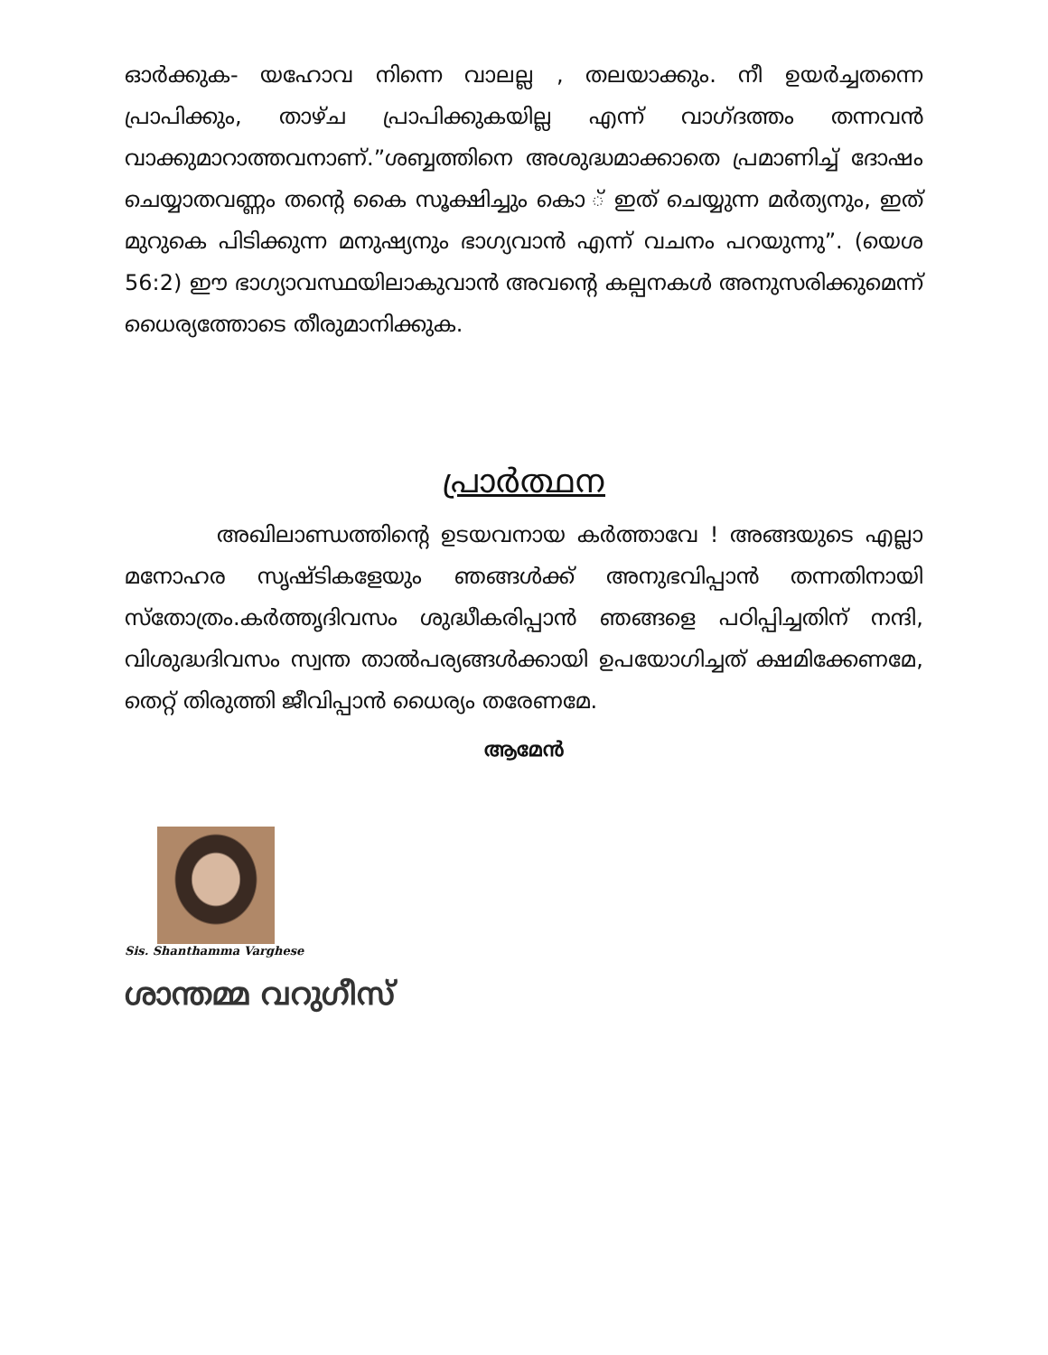ഓർക്കുക- യഹോവ നിന്നെ വാലല്ല , തലയാക്കും. നീ ഉയർച്ചതന്നെ പ്രാപിക്കും, താഴ്ച പ്രാപിക്കുകയില്ല എന്ന് വാഗ്ദത്തം തന്നവൻ വാക്കുമാറാത്തവനാണ്.”ശബ്ബത്തിനെ അശുദ്ധമാക്കാതെ പ്രമാണിച്ച് ദോഷം ചെയ്യാതവണ്ണം തന്റെ കൈ സൂക്ഷിച്ചും കൊ ് ഇത് ചെയ്യുന്ന മർത്യനും, ഇത് മുറുകെ പിടിക്കുന്ന മനുഷ്യനും ഭാഗ്യവാൻ എന്ന് വചനം പറയുന്നു”. (യെശ 56:2) ഈ ഭാഗ്യാവസ്ഥയിലാകുവാൻ അവന്റെ കല്പനകൾ അനുസരിക്കുമെന്ന് ധൈര്യത്തോടെ തീരുമാനിക്കുക.
പ്രാർത്ഥന
അഖിലാണ്ഡത്തിന്റെ ഉടയവനായ കർത്താവേ ! അങ്ങയുടെ എല്ലാ മനോഹര സൃഷ്ടികളേയും ഞങ്ങൾക്ക് അനുഭവിപ്പാൻ തന്നതിനായി സ്തോത്രം.കർത്തൃദിവസം ശുദ്ധീകരിപ്പാൻ ഞങ്ങളെ പഠിപ്പിച്ചതിന് നന്ദി, വിശുദ്ധദിവസം സ്വന്ത താൽപര്യങ്ങൾക്കായി ഉപയോഗിച്ചത് ക്ഷമിക്കേണമേ, തെറ്റ് തിരുത്തി ജീവിപ്പാൻ ധൈര്യം തരേണമേ.
ആമേൻ
Sis. Shanthamma Varghese
ശാന്തമ്മ വറുഗീസ്